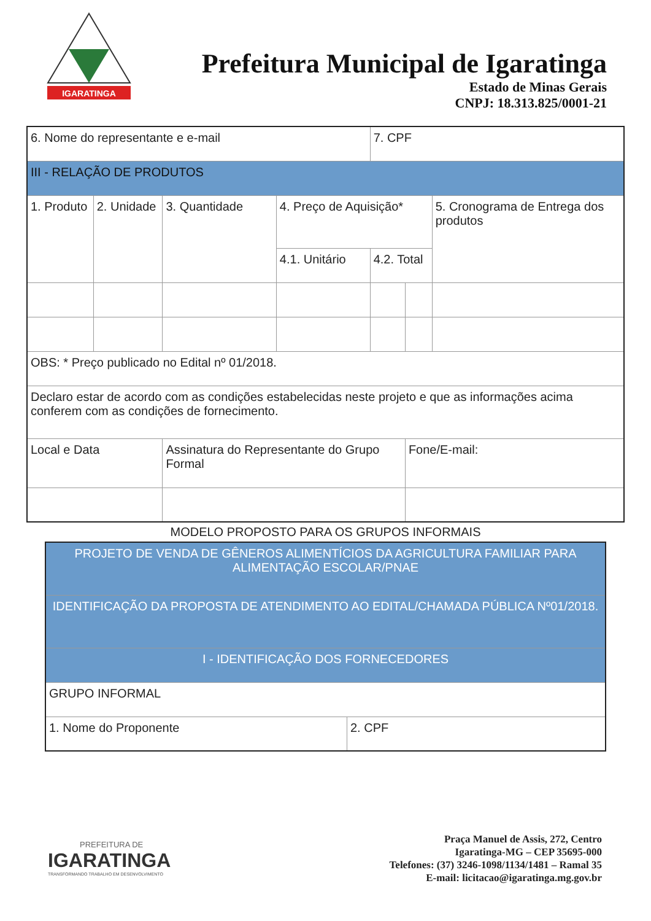IGARATINGA
Prefeitura Municipal de Igaratinga
Estado de Minas Gerais
CNPJ: 18.313.825/0001-21
| 6. Nome do representante e e-mail | | | | 7. CPF | | |
| III - RELAÇÃO DE PRODUTOS | | | | | | |
| 1. Produto | 2. Unidade | 3. Quantidade | 4. Preço de Aquisição* | | | 5. Cronograma de Entrega dos produtos |
| | | | 4.1. Unitário | 4.2. Total | | |
| OBS: * Preço publicado no Edital nº 01/2018. | | | | | | |
| Declaro estar de acordo com as condições estabelecidas neste projeto e que as informações acima conferem com as condições de fornecimento. | | | | | | |
| Local e Data | | Assinatura do Representante do Grupo Formal | | | Fone/E-mail: | |
MODELO PROPOSTO PARA OS GRUPOS INFORMAIS
| PROJETO DE VENDA DE GÊNEROS ALIMENTÍCIOS DA AGRICULTURA FAMILIAR PARA ALIMENTAÇÃO ESCOLAR/PNAE | |
| IDENTIFICAÇÃO DA PROPOSTA DE ATENDIMENTO AO EDITAL/CHAMADA PÚBLICA Nº01/2018. | |
| I - IDENTIFICAÇÃO DOS FORNECEDORES | |
| GRUPO INFORMAL | |
| 1. Nome do Proponente | 2. CPF |
PREFEITURA DE
IGARATINGA
TRANSFORMANDO TRABALHO EM DESENVOLVIMENTO
Praça Manuel de Assis, 272, Centro
Igaratinga-MG – CEP 35695-000
Telefones: (37) 3246-1098/1134/1481 – Ramal 35
E-mail: licitacao@igaratinga.mg.gov.br